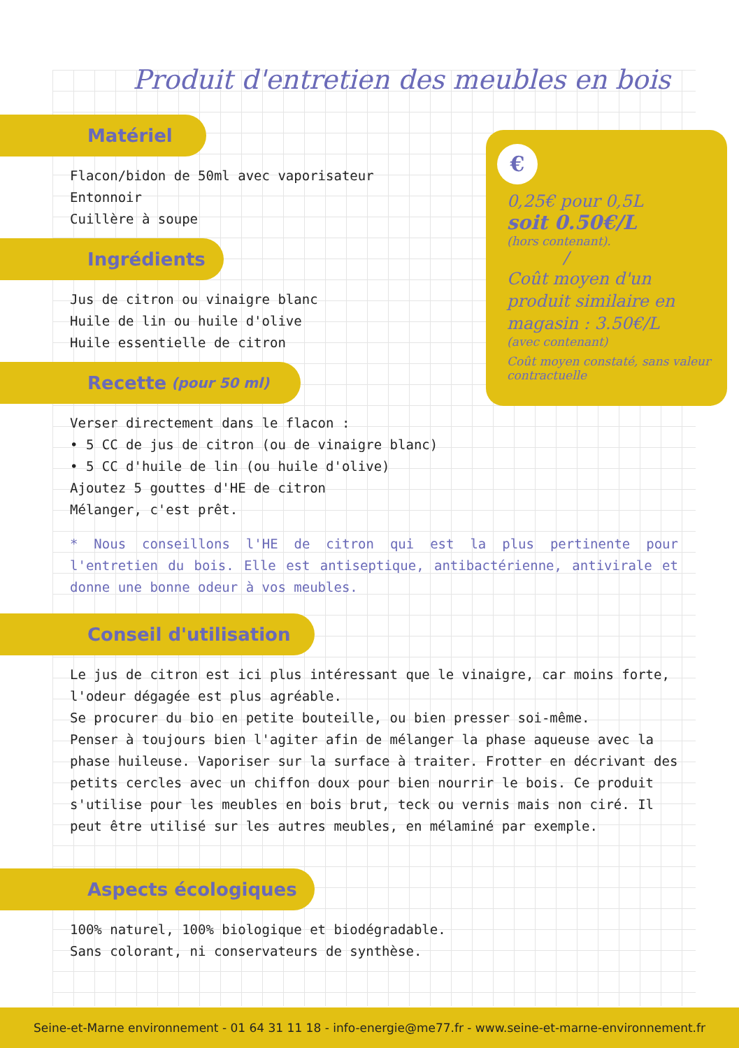Produit d'entretien des meubles en bois
Matériel
Flacon/bidon de 50ml avec vaporisateur
Entonnoir
Cuillère à soupe
Ingrédients
Jus de citron ou vinaigre blanc
Huile de lin ou huile d'olive
Huile essentielle de citron
Recette (pour 50 ml)
Verser directement dans le flacon :
• 5 CC de jus de citron (ou de vinaigre blanc)
• 5 CC d'huile de lin (ou huile d'olive)
Ajoutez 5 gouttes d'HE de citron
Mélanger, c'est prêt.
* Nous conseillons l'HE de citron qui est la plus pertinente pour l'entretien du bois. Elle est antiseptique, antibactérienne, antivirale et donne une bonne odeur à vos meubles.
Conseil d'utilisation
Le jus de citron est ici plus intéressant que le vinaigre, car moins forte, l'odeur dégagée est plus agréable.
Se procurer du bio en petite bouteille, ou bien presser soi-même.
Penser à toujours bien l'agiter afin de mélanger la phase aqueuse avec la phase huileuse. Vaporiser sur la surface à traiter. Frotter en décrivant des petits cercles avec un chiffon doux pour bien nourrir le bois. Ce produit s'utilise pour les meubles en bois brut, teck ou vernis mais non ciré. Il peut être utilisé sur les autres meubles, en mélaminé par exemple.
Aspects écologiques
100% naturel, 100% biologique et biodégradable.
Sans colorant, ni conservateurs de synthèse.
€
0,25€ pour 0,5L
soit 0.50€/L
(hors contenant).
/
Coût moyen d'un produit similaire en magasin : 3.50€/L
(avec contenant)
Coût moyen constaté, sans valeur contractuelle
Seine-et-Marne environnement - 01 64 31 11 18 - info-energie@me77.fr - www.seine-et-marne-environnement.fr